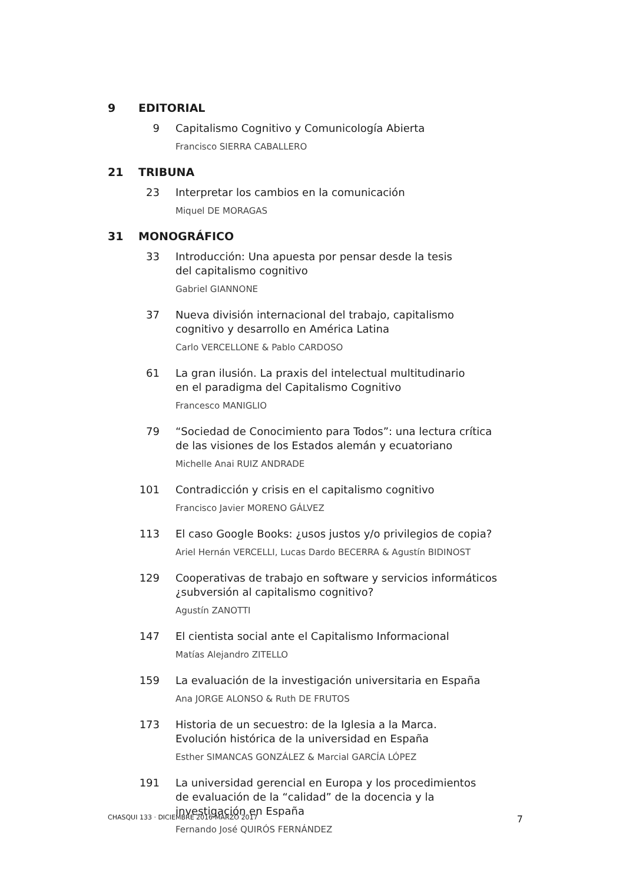9 EDITORIAL
9 Capitalismo Cognitivo y Comunicología Abierta
Francisco SIERRA CABALLERO
21 TRIBUNA
23 Interpretar los cambios en la comunicación
Miquel DE MORAGAS
31 MONOGRÁFICO
33 Introducción: Una apuesta por pensar desde la tesis
del capitalismo cognitivo
Gabriel GIANNONE
37 Nueva división internacional del trabajo, capitalismo cognitivo y desarrollo en América Latina
Carlo VERCELLONE & Pablo CARDOSO
61 La gran ilusión. La praxis del intelectual multitudinario
en el paradigma del Capitalismo Cognitivo
Francesco MANIGLIO
79 “Sociedad de Conocimiento para Todos”: una lectura crítica
de las visiones de los Estados alemán y ecuatoriano
Michelle Anai RUIZ ANDRADE
101 Contradicción y crisis en el capitalismo cognitivo
Francisco Javier MORENO GÁLVEZ
113 El caso Google Books: ¿usos justos y/o privilegios de copia?
Ariel Hernán VERCELLI, Lucas Dardo BECERRA & Agustín BIDINOST
129 Cooperativas de trabajo en software y servicios informáticos ¿subversión al capitalismo cognitivo?
Agustín ZANOTTI
147 El cientista social ante el Capitalismo Informacional
Matías Alejandro ZITELLO
159 La evaluación de la investigación universitaria en España
Ana JORGE ALONSO & Ruth DE FRUTOS
173 Historia de un secuestro: de la Iglesia a la Marca.
Evolución histórica de la universidad en España
Esther SIMANCAS GONZÁLEZ & Marcial GARCÍA LÓPEZ
191 La universidad gerencial en Europa y los procedimientos
de evaluación de la “calidad” de la docencia y la investigación en España
Fernando José QUIRÓS FERNÁNDEZ
CHASQUI 133 · DICIEMBRE 2016-MARZO 2017 7